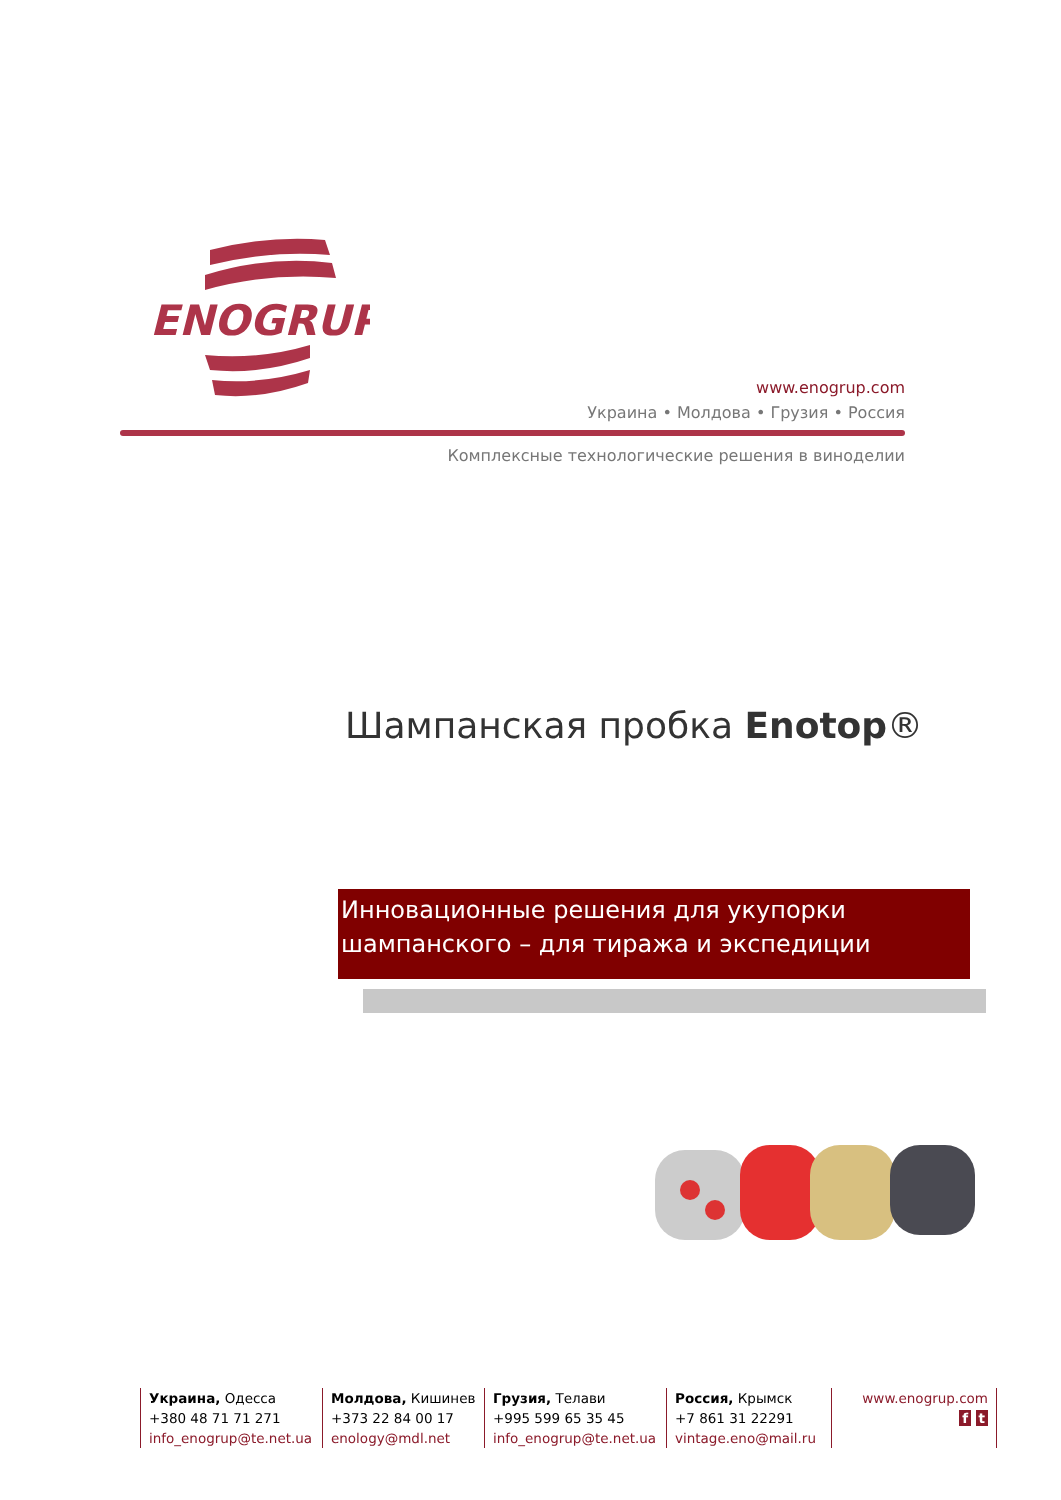ENOGRUP
www.enogrup.com
Украина • Молдова • Грузия • Россия
Комплексные технологические решения в виноделии
Шампанская пробка Enotop®
Инновационные решения для укупорки шампанского – для тиража и экспедиции
Украина, Одесса
+380 48 71 71 271
info_enogrup@te.net.ua
Молдова, Кишинев
+373 22 84 00 17
enology@mdl.net
Грузия, Телави
+995 599 65 35 45
info_enogrup@te.net.ua
Россия, Крымск
+7 861 31 22291
vintage.eno@mail.ru
www.enogrup.com
f t